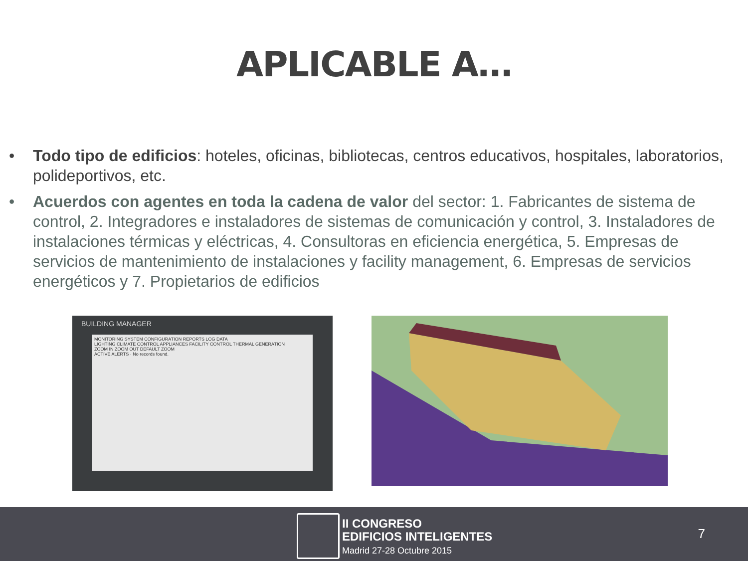APLICABLE A…
• Todo tipo de edificios: hoteles, oficinas, bibliotecas, centros educativos, hospitales, laboratorios, polideportivos, etc.
• Acuerdos con agentes en toda la cadena de valor del sector: 1. Fabricantes de sistema de control, 2. Integradores e instaladores de sistemas de comunicación y control, 3. Instaladores de instalaciones térmicas y eléctricas, 4. Consultoras en eficiencia energética, 5. Empresas de servicios de mantenimiento de instalaciones y facility management, 6. Empresas de servicios energéticos y 7. Propietarios de edificios
BUILDING MANAGER
MONITORING SYSTEM CONFIGURATION REPORTS LOG DATA
LIGHTING CLIMATE CONTROL APPLIANCES FACILITY CONTROL THERMAL GENERATION
ZOOM IN ZOOM OUT DEFAULT ZOOM
ACTIVE ALERTS · No records found.
II CONGRESO
EDIFICIOS INTELIGENTES
Madrid 27-28 Octubre 2015
7